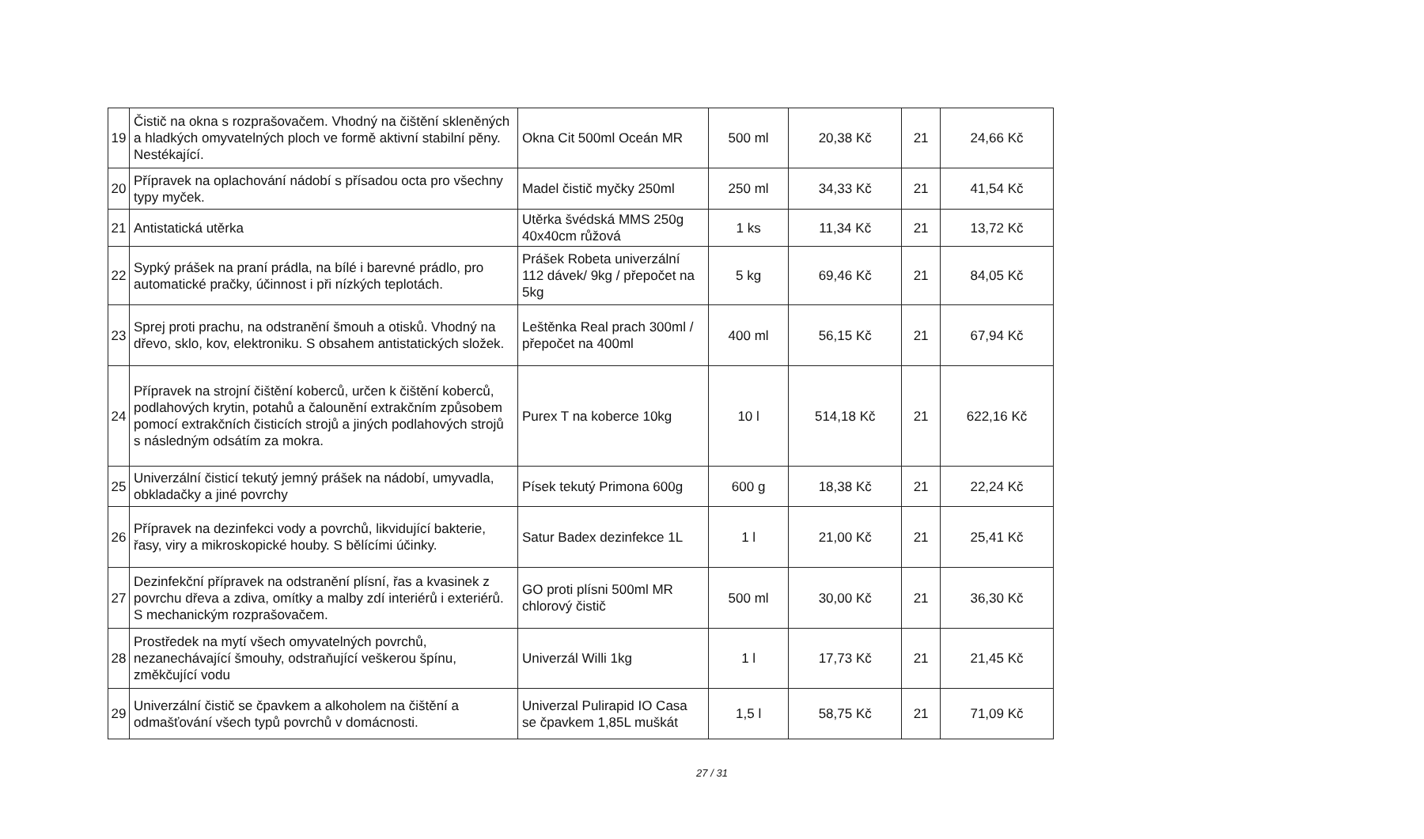| 19 | Čistič na okna s rozprašovačem. Vhodný na čištění skleněných a hladkých omyvatelných ploch ve formě aktivní stabilní pěny. Nestékající. | Okna Cit 500ml Oceán MR | 500 ml | 20,38 Kč | 21 | 24,66 Kč |
| 20 | Přípravek na oplachování nádobí s přísadou octa pro všechny typy myček. | Madel čistič myčky 250ml | 250 ml | 34,33 Kč | 21 | 41,54 Kč |
| 21 | Antistatická utěrka | Utěrka švédská MMS 250g 40x40cm růžová | 1 ks | 11,34 Kč | 21 | 13,72 Kč |
| 22 | Sypký prášek na praní prádla, na bílé i barevné prádlo, pro automatické pračky, účinnost i při nízkých teplotách. | Prášek Robeta univerzální 112 dávek/ 9kg / přepočet na 5kg | 5 kg | 69,46 Kč | 21 | 84,05 Kč |
| 23 | Sprej proti prachu, na odstranění šmouh a otisků. Vhodný na dřevo, sklo, kov, elektroniku. S obsahem antistatických složek. | Leštěnka Real prach 300ml / přepočet na 400ml | 400 ml | 56,15 Kč | 21 | 67,94 Kč |
| 24 | Přípravek na strojní čištění koberců, určen k čištění koberců, podlahových krytin, potahů a čalounění extrakčním způsobem pomocí extrakčních čisticích strojů a jiných podlahových strojů s následným odsátím za mokra. | Purex T na koberce 10kg | 10 l | 514,18 Kč | 21 | 622,16 Kč |
| 25 | Univerzální čisticí tekutý jemný prášek na nádobí, umyvadla, obkladačky a jiné povrchy | Písek tekutý Primona 600g | 600 g | 18,38 Kč | 21 | 22,24 Kč |
| 26 | Přípravek na dezinfekci vody a povrchů, likvidující bakterie, řasy, viry a mikroskopické houby. S bělícími účinky. | Satur Badex dezinfekce 1L | 1 l | 21,00 Kč | 21 | 25,41 Kč |
| 27 | Dezinfekční přípravek na odstranění plísní, řas a kvasinek z povrchu dřeva a zdiva, omítky a malby zdí interiérů i exteriérů. S mechanickým rozprašovačem. | GO proti plísni 500ml MR chlorový čistič | 500 ml | 30,00 Kč | 21 | 36,30 Kč |
| 28 | Prostředek na mytí všech omyvatelných povrchů, nezanechávající šmouhy, odstraňující veškerou špínu, změkčující vodu | Univerzál Willi 1kg | 1 l | 17,73 Kč | 21 | 21,45 Kč |
| 29 | Univerzální čistič se čpavkem a alkoholem na čištění a odmašťování všech typů povrchů v domácnosti. | Univerzal Pulirapid IO Casa se čpavkem 1,85L muškát | 1,5 l | 58,75 Kč | 21 | 71,09 Kč |
27 / 31